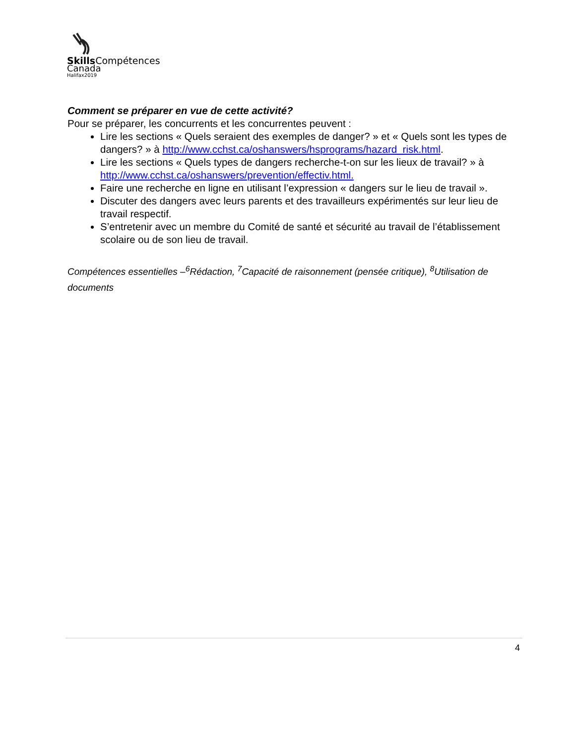Skills Compétences
Canada
Halifax2019
Comment se préparer en vue de cette activité?
Pour se préparer, les concurrents et les concurrentes peuvent :
Lire les sections « Quels seraient des exemples de danger? » et « Quels sont les types de dangers? » à http://www.cchst.ca/oshanswers/hsprograms/hazard_risk.html.
Lire les sections « Quels types de dangers recherche-t-on sur les lieux de travail? » à http://www.cchst.ca/oshanswers/prevention/effectiv.html.
Faire une recherche en ligne en utilisant l’expression « dangers sur le lieu de travail ».
Discuter des dangers avec leurs parents et des travailleurs expérimentés sur leur lieu de travail respectif.
S’entretenir avec un membre du Comité de santé et sécurité au travail de l’établissement scolaire ou de son lieu de travail.
Compétences essentielles –<sup>6</sup>Rédaction, <sup>7</sup>Capacité de raisonnement (pensée critique), <sup>8</sup>Utilisation de documents
4